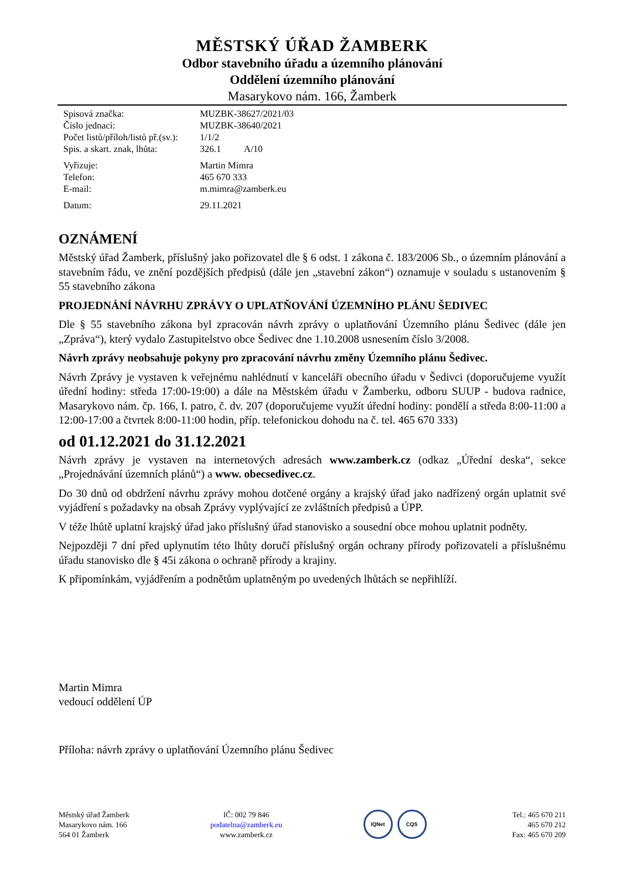MĚSTSKÝ ÚŘAD ŽAMBERK
Odbor stavebního úřadu a územního plánování
Oddělení územního plánování
Masarykovo nám. 166, Žamberk
| Spisová značka: | MUZBK-38627/2021/03 |
| Číslo jednací: | MUZBK-38640/2021 |
| Počet listů/příloh/listů př.(sv.): | 1/1/2 |
| Spis. a skart. znak, lhůta: | 326.1 A/10 |
| Vyřizuje: | Martin Mimra |
| Telefon: | 465 670 333 |
| E-mail: | m.mimra@zamberk.eu |
| Datum: | 29.11.2021 |
OZNÁMENÍ
Městský úřad Žamberk, příslušný jako pořizovatel dle § 6 odst. 1 zákona č. 183/2006 Sb., o územním plánování a stavebním řádu, ve znění pozdějších předpisů (dále jen „stavební zákon“) oznamuje v souladu s ustanovením § 55 stavebního zákona
PROJEDNÁNÍ NÁVRHU ZPRÁVY O UPLATŇOVÁNÍ ÚZEMNÍHO PLÁNU ŠEDIVEC
Dle § 55 stavebního zákona byl zpracován návrh zprávy o uplatňování Územního plánu Šedivec (dále jen „Zpráva“), který vydalo Zastupitelstvo obce Šedivec dne 1.10.2008 usnesením číslo 3/2008.
Návrh zprávy neobsahuje pokyny pro zpracování návrhu změny Územního plánu Šedivec.
Návrh Zprávy je vystaven k veřejnému nahlédnutí v kanceláři obecního úřadu v Šedivci (doporučujeme využít úřední hodiny: středa 17:00-19:00) a dále na Městském úřadu v Žamberku, odboru SUUP - budova radnice, Masarykovo nám. čp. 166, I. patro, č. dv. 207 (doporučujeme využít úřední hodiny: pondělí a středa 8:00-11:00 a 12:00-17:00 a čtvrtek 8:00-11:00 hodin, příp. telefonickou dohodu na č. tel. 465 670 333)
od 01.12.2021 do 31.12.2021
Návrh zprávy je vystaven na internetových adresách www.zamberk.cz (odkaz „Úřední deska“, sekce „Projednávání územních plánů“) a www. obecsedivec.cz.
Do 30 dnů od obdržení návrhu zprávy mohou dotčené orgány a krajský úřad jako nadřízený orgán uplatnit své vyjádření s požadavky na obsah Zprávy vyplývající ze zvláštních předpisů a ÚPP.
V téže lhůtě uplatní krajský úřad jako příslušný úřad stanovisko a sousední obce mohou uplatnit podněty.
Nejpozději 7 dní před uplynutím této lhůty doručí příslušný orgán ochrany přírody pořizovateli a příslušnému úřadu stanovisko dle § 45i zákona o ochraně přírody a krajiny.
K připomínkám, vyjádřením a podnětům uplatněným po uvedených lhůtách se nepřihlíží.
Martin Mimra
vedoucí oddělení ÚP
Příloha: návrh zprávy o uplatňování Územního plánu Šedivec
Městský úřad Žamberk
Masarykovo nám. 166
564 01 Žamberk
IČ: 002 79 846
podatelna@zamberk.eu
www.zamberk.cz
IQNet CQS
Tel.: 465 670 211
465 670 212
Fax: 465 670 209